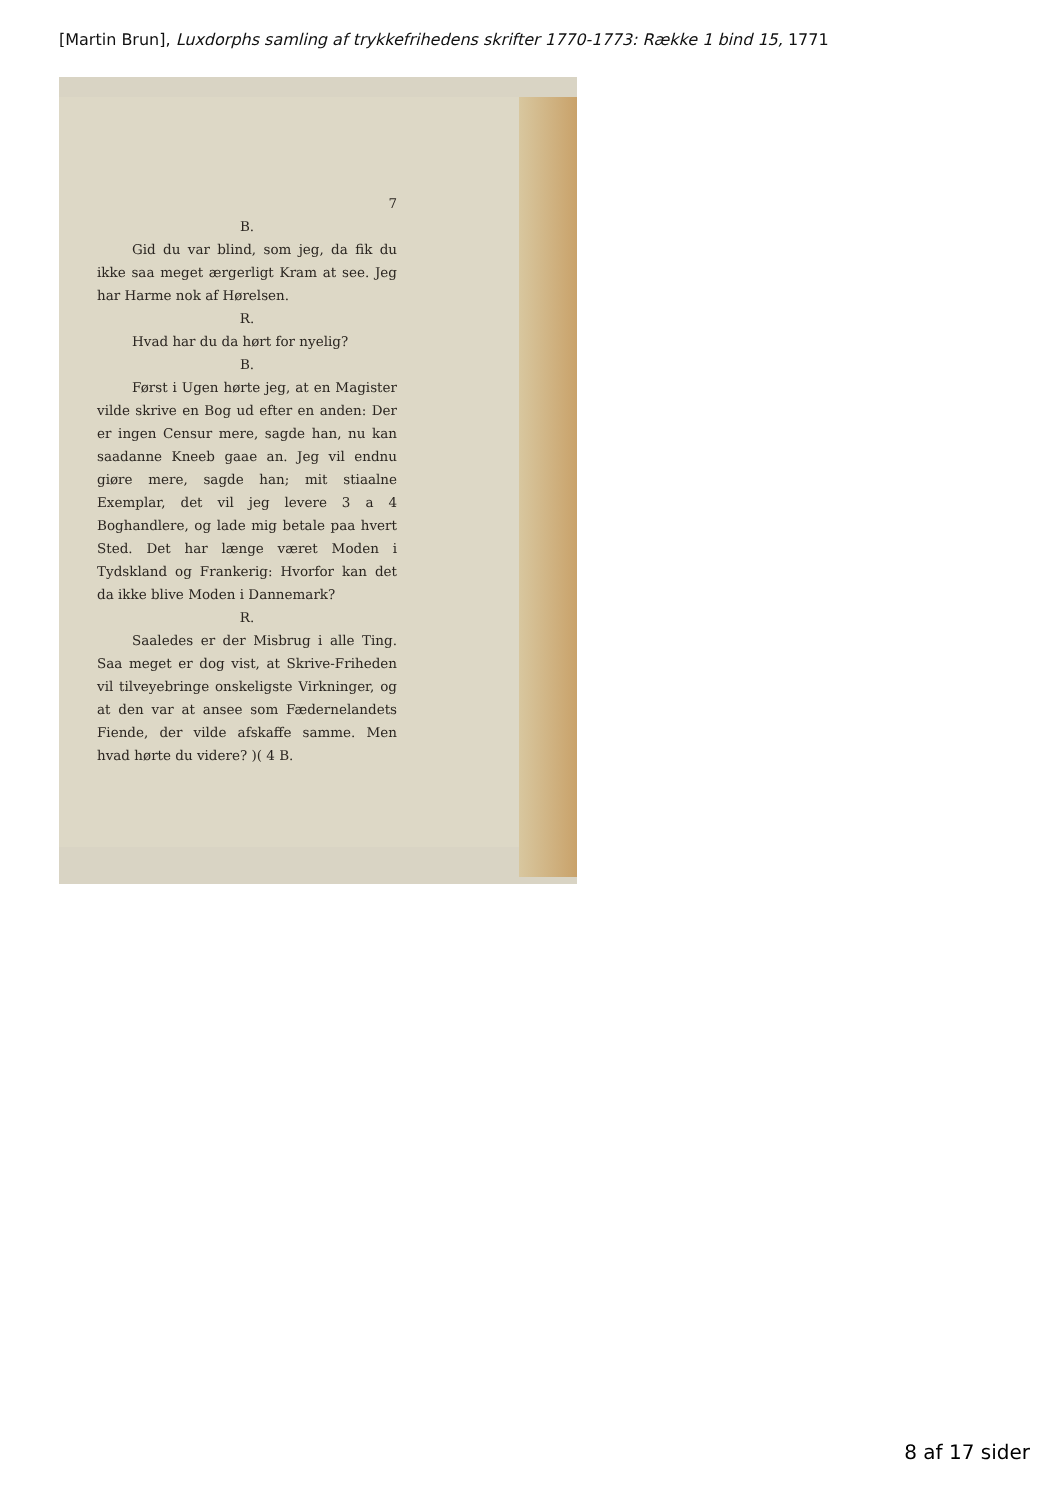[Martin Brun], Luxdorphs samling af trykkefrihedens skrifter 1770-1773: Række 1 bind 15, 1771
7
B.
Gid du var blind, som jeg, da fik du ikke saa meget ærgerligt Kram at see. Jeg har Harme nok af Hørelsen.
R.
Hvad har du da hørt for nyelig?
B.
Først i Ugen hørte jeg, at en Magister vilde skrive en Bog ud efter en anden: Der er ingen Censur mere, sagde han, nu kan saadanne Kneeb gaae an. Jeg vil endnu giøre mere, sagde han; mit stiaalne Exemplar, det vil jeg levere 3 a 4 Boghandlere, og lade mig betale paa hvert Sted. Det har længe været Moden i Tydskland og Frankerig: Hvorfor kan det da ikke blive Moden i Dannemark?
R.
Saaledes er der Misbrug i alle Ting. Saa meget er dog vist, at Skrive-Friheden vil tilveyebringe onskeligste Virkninger, og at den var at ansee som Fædernelandets Fiende, der vilde afskaffe samme. Men hvad hørte du videre? )( 4 B.
8 af 17 sider